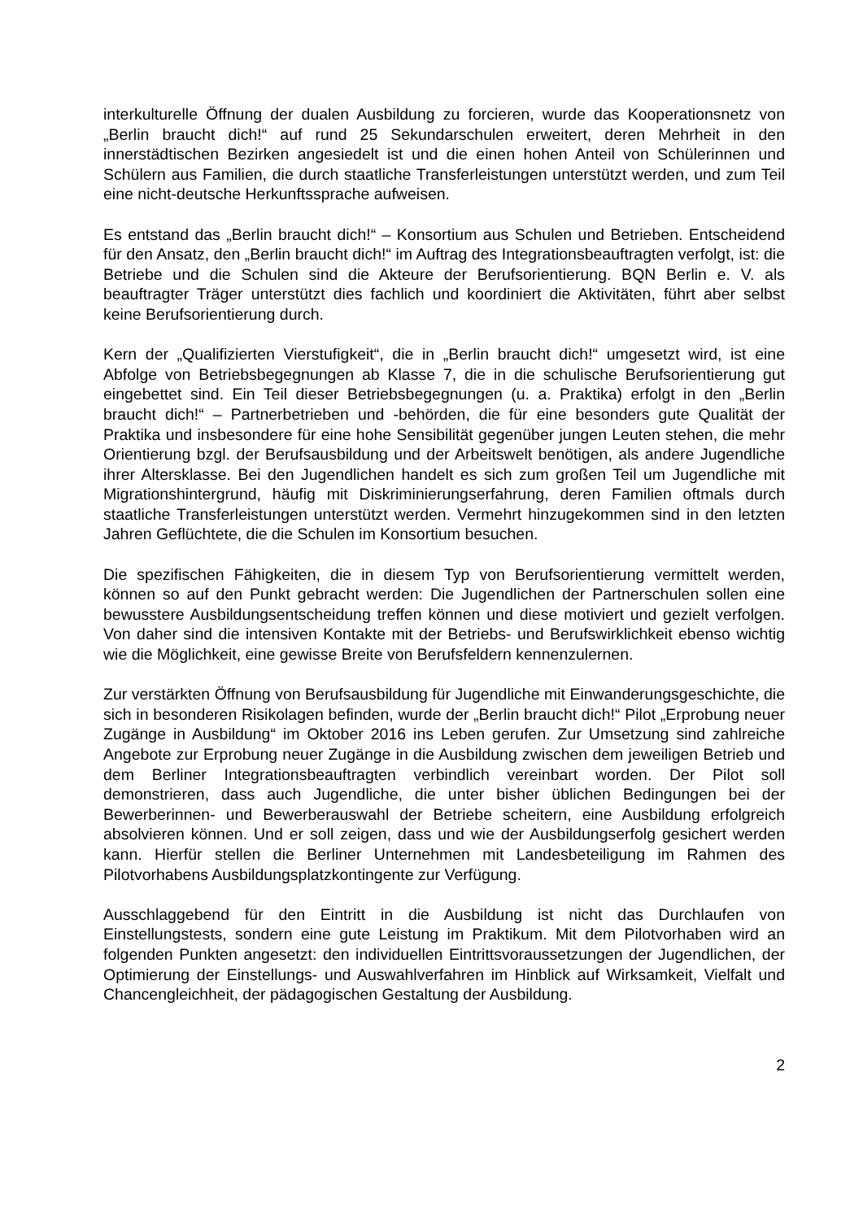interkulturelle Öffnung der dualen Ausbildung zu forcieren, wurde das Kooperationsnetz von „Berlin braucht dich!“ auf rund 25 Sekundarschulen erweitert, deren Mehrheit in den innerstädtischen Bezirken angesiedelt ist und die einen hohen Anteil von Schülerinnen und Schülern aus Familien, die durch staatliche Transferleistungen unterstützt werden, und zum Teil eine nicht-deutsche Herkunftssprache aufweisen.
Es entstand das „Berlin braucht dich!“ – Konsortium aus Schulen und Betrieben. Entscheidend für den Ansatz, den „Berlin braucht dich!“ im Auftrag des Integrationsbeauftragten verfolgt, ist: die Betriebe und die Schulen sind die Akteure der Berufsorientierung. BQN Berlin e. V. als beauftragter Träger unterstützt dies fachlich und koordiniert die Aktivitäten, führt aber selbst keine Berufsorientierung durch.
Kern der „Qualifizierten Vierstufigkeit“, die in „Berlin braucht dich!“ umgesetzt wird, ist eine Abfolge von Betriebsbegegnungen ab Klasse 7, die in die schulische Berufsorientierung gut eingebettet sind. Ein Teil dieser Betriebsbegegnungen (u. a. Praktika) erfolgt in den „Berlin braucht dich!“ – Partnerbetrieben und -behörden, die für eine besonders gute Qualität der Praktika und insbesondere für eine hohe Sensibilität gegenüber jungen Leuten stehen, die mehr Orientierung bzgl. der Berufsausbildung und der Arbeitswelt benötigen, als andere Jugendliche ihrer Altersklasse. Bei den Jugendlichen handelt es sich zum großen Teil um Jugendliche mit Migrationshintergrund, häufig mit Diskriminierungserfahrung, deren Familien oftmals durch staatliche Transferleistungen unterstützt werden. Vermehrt hinzugekommen sind in den letzten Jahren Geflüchtete, die die Schulen im Konsortium besuchen.
Die spezifischen Fähigkeiten, die in diesem Typ von Berufsorientierung vermittelt werden, können so auf den Punkt gebracht werden: Die Jugendlichen der Partnerschulen sollen eine bewusstere Ausbildungsentscheidung treffen können und diese motiviert und gezielt verfolgen. Von daher sind die intensiven Kontakte mit der Betriebs- und Berufswirklichkeit ebenso wichtig wie die Möglichkeit, eine gewisse Breite von Berufsfeldern kennenzulernen.
Zur verstärkten Öffnung von Berufsausbildung für Jugendliche mit Einwanderungsgeschichte, die sich in besonderen Risikolagen befinden, wurde der „Berlin braucht dich!“ Pilot „Erprobung neuer Zugänge in Ausbildung“ im Oktober 2016 ins Leben gerufen. Zur Umsetzung sind zahlreiche Angebote zur Erprobung neuer Zugänge in die Ausbildung zwischen dem jeweiligen Betrieb und dem Berliner Integrationsbeauftragten verbindlich vereinbart worden. Der Pilot soll demonstrieren, dass auch Jugendliche, die unter bisher üblichen Bedingungen bei der Bewerberinnen- und Bewerberauswahl der Betriebe scheitern, eine Ausbildung erfolgreich absolvieren können. Und er soll zeigen, dass und wie der Ausbildungserfolg gesichert werden kann. Hierfür stellen die Berliner Unternehmen mit Landesbeteiligung im Rahmen des Pilotvorhabens Ausbildungsplatzkontingente zur Verfügung.
Ausschlaggebend für den Eintritt in die Ausbildung ist nicht das Durchlaufen von Einstellungstests, sondern eine gute Leistung im Praktikum. Mit dem Pilotvorhaben wird an folgenden Punkten angesetzt: den individuellen Eintrittsvoraussetzungen der Jugendlichen, der Optimierung der Einstellungs- und Auswahlverfahren im Hinblick auf Wirksamkeit, Vielfalt und Chancengleichheit, der pädagogischen Gestaltung der Ausbildung.
2